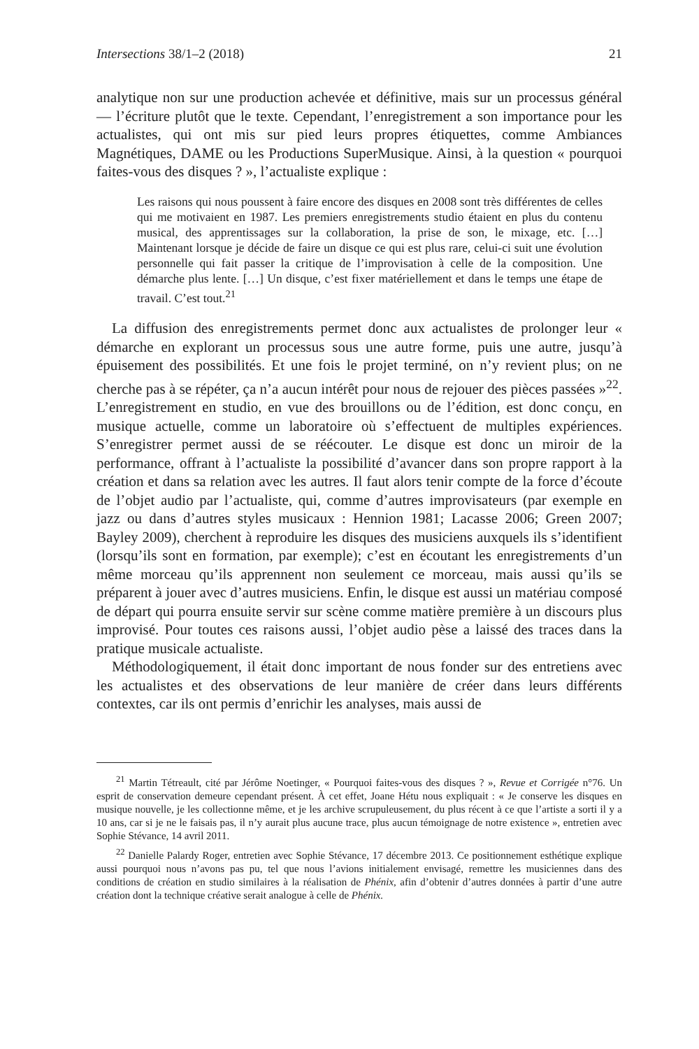Intersections 38/1–2 (2018) 21
analytique non sur une production achevée et définitive, mais sur un processus général — l’écriture plutôt que le texte. Cependant, l’enregistrement a son importance pour les actualistes, qui ont mis sur pied leurs propres étiquettes, comme Ambiances Magnétiques, DAME ou les Productions SuperMusique. Ainsi, à la question « pourquoi faites-vous des disques ? », l’actualiste explique :
Les raisons qui nous poussent à faire encore des disques en 2008 sont très différentes de celles qui me motivaient en 1987. Les premiers enregistrements studio étaient en plus du contenu musical, des apprentissages sur la collaboration, la prise de son, le mixage, etc. […] Maintenant lorsque je décide de faire un disque ce qui est plus rare, celui-ci suit une évolution personnelle qui fait passer la critique de l’improvisation à celle de la composition. Une démarche plus lente. […] Un disque, c’est fixer matériellement et dans le temps une étape de travail. C’est tout.<sup>21</sup>
La diffusion des enregistrements permet donc aux actualistes de prolonger leur « démarche en explorant un processus sous une autre forme, puis une autre, jusqu’à épuisement des possibilités. Et une fois le projet terminé, on n’y revient plus; on ne cherche pas à se répéter, ça n’a aucun intérêt pour nous de rejouer des pièces passées »<sup>22</sup>. L’enregistrement en studio, en vue des brouillons ou de l’édition, est donc conçu, en musique actuelle, comme un laboratoire où s’effectuent de multiples expériences. S’enregistrer permet aussi de se réécouter. Le disque est donc un miroir de la performance, offrant à l’actualiste la possibilité d’avancer dans son propre rapport à la création et dans sa relation avec les autres. Il faut alors tenir compte de la force d’écoute de l’objet audio par l’actualiste, qui, comme d’autres improvisateurs (par exemple en jazz ou dans d’autres styles musicaux : Hennion 1981; Lacasse 2006; Green 2007; Bayley 2009), cherchent à reproduire les disques des musiciens auxquels ils s’identifient (lorsqu’ils sont en formation, par exemple); c’est en écoutant les enregistrements d’un même morceau qu’ils apprennent non seulement ce morceau, mais aussi qu’ils se préparent à jouer avec d’autres musiciens. Enfin, le disque est aussi un matériau composé de départ qui pourra ensuite servir sur scène comme matière première à un discours plus improvisé. Pour toutes ces raisons aussi, l’objet audio pèse a laissé des traces dans la pratique musicale actualiste.
Méthodologiquement, il était donc important de nous fonder sur des entretiens avec les actualistes et des observations de leur manière de créer dans leurs différents contextes, car ils ont permis d’enrichir les analyses, mais aussi de
<sup>21</sup> Martin Tétreault, cité par Jérôme Noetinger, « Pourquoi faites-vous des disques ? », Revue et Corrigée n°76. Un esprit de conservation demeure cependant présent. À cet effet, Joane Hétu nous expliquait : « Je conserve les disques en musique nouvelle, je les collectionne même, et je les archive scrupuleusement, du plus récent à ce que l’artiste a sorti il y a 10 ans, car si je ne le faisais pas, il n’y aurait plus aucune trace, plus aucun témoignage de notre existence », entretien avec Sophie Stévance, 14 avril 2011.
<sup>22</sup> Danielle Palardy Roger, entretien avec Sophie Stévance, 17 décembre 2013. Ce positionnement esthétique explique aussi pourquoi nous n’avons pas pu, tel que nous l’avions initialement envisagé, remettre les musiciennes dans des conditions de création en studio similaires à la réalisation de Phénix, afin d’obtenir d’autres données à partir d’une autre création dont la technique créative serait analogue à celle de Phénix.